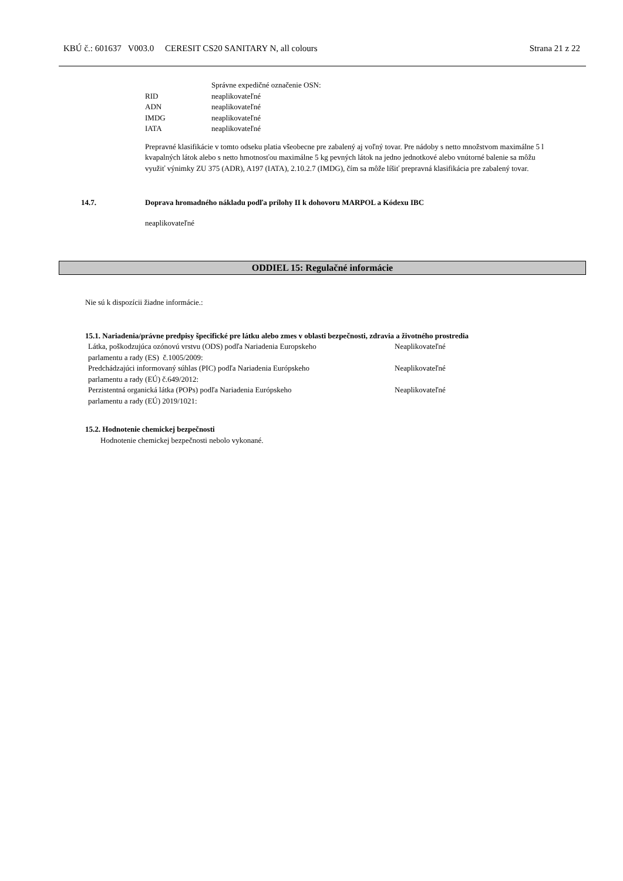KBÚ č.: 601637 V003.0 CERESIT CS20 SANITARY N, all colours Strana 21 z 22
| | Správne expedičné označenie OSN: |
| RID | neaplikovateľné |
| ADN | neaplikovateľné |
| IMDG | neaplikovateľné |
| IATA | neaplikovateľné |
Prepravné klasifikácie v tomto odseku platia všeobecne pre zabalený aj voľný tovar. Pre nádoby s netto množstvom maximálne 5 l kvapalných látok alebo s netto hmotnosťou maximálne 5 kg pevných látok na jedno jednotkové alebo vnútorné balenie sa môžu využiť výnimky ZU 375 (ADR), A197 (IATA), 2.10.2.7 (IMDG), čím sa môže líšiť prepravná klasifikácia pre zabalený tovar.
14.7. Doprava hromadného nákladu podľa prílohy II k dohovoru MARPOL a Kódexu IBC
neaplikovateľné
ODDIEL 15: Regulačné informácie
Nie sú k dispozícii žiadne informácie.:
15.1. Nariadenia/právne predpisy špecifické pre látku alebo zmes v oblasti bezpečnosti, zdravia a životného prostredia
| Látka, poškodzujúca ozónovú vrstvu (ODS) podľa Nariadenia Europskeho parlamentu a rady (ES) č.1005/2009: | Neaplikovateľné |
| Predchádzajúci informovaný súhlas (PIC) podľa Nariadenia Európskeho parlamentu a rady (EÚ) č.649/2012: | Neaplikovateľné |
| Perzistentná organická látka (POPs) podľa Nariadenia Európskeho parlamentu a rady (EÚ) 2019/1021: | Neaplikovateľné |
15.2. Hodnotenie chemickej bezpečnosti
Hodnotenie chemickej bezpečnosti nebolo vykonané.